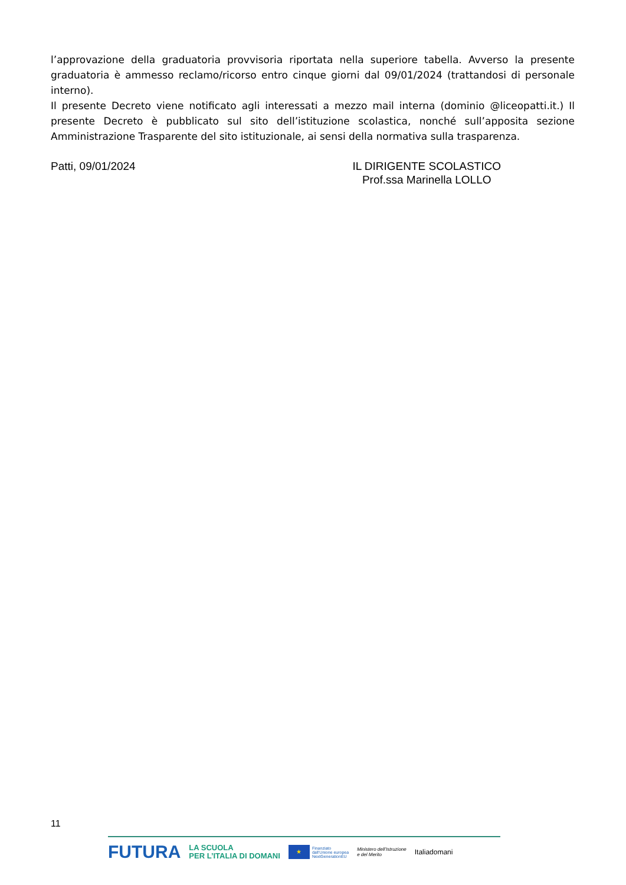l’approvazione della graduatoria provvisoria riportata nella superiore tabella. Avverso la presente graduatoria è ammesso reclamo/ricorso entro cinque giorni dal 09/01/2024 (trattandosi di personale interno).
Il presente Decreto viene notificato agli interessati a mezzo mail interna (dominio @liceopatti.it.) Il presente Decreto è pubblicato sul sito dell’istituzione scolastica, nonché sull’apposita sezione Amministrazione Trasparente del sito istituzionale, ai sensi della normativa sulla trasparenza.
Patti, 09/01/2024 IL DIRIGENTE SCOLASTICO
Prof.ssa Marinella LOLLO
11
FUTURA LA SCUOLA
PER L’ITALIA DI DOMANI ★ Finanziato
dall’Unione europea
NextGenerationEU Ministero dell’Istruzione
e del Merito Italiadomani